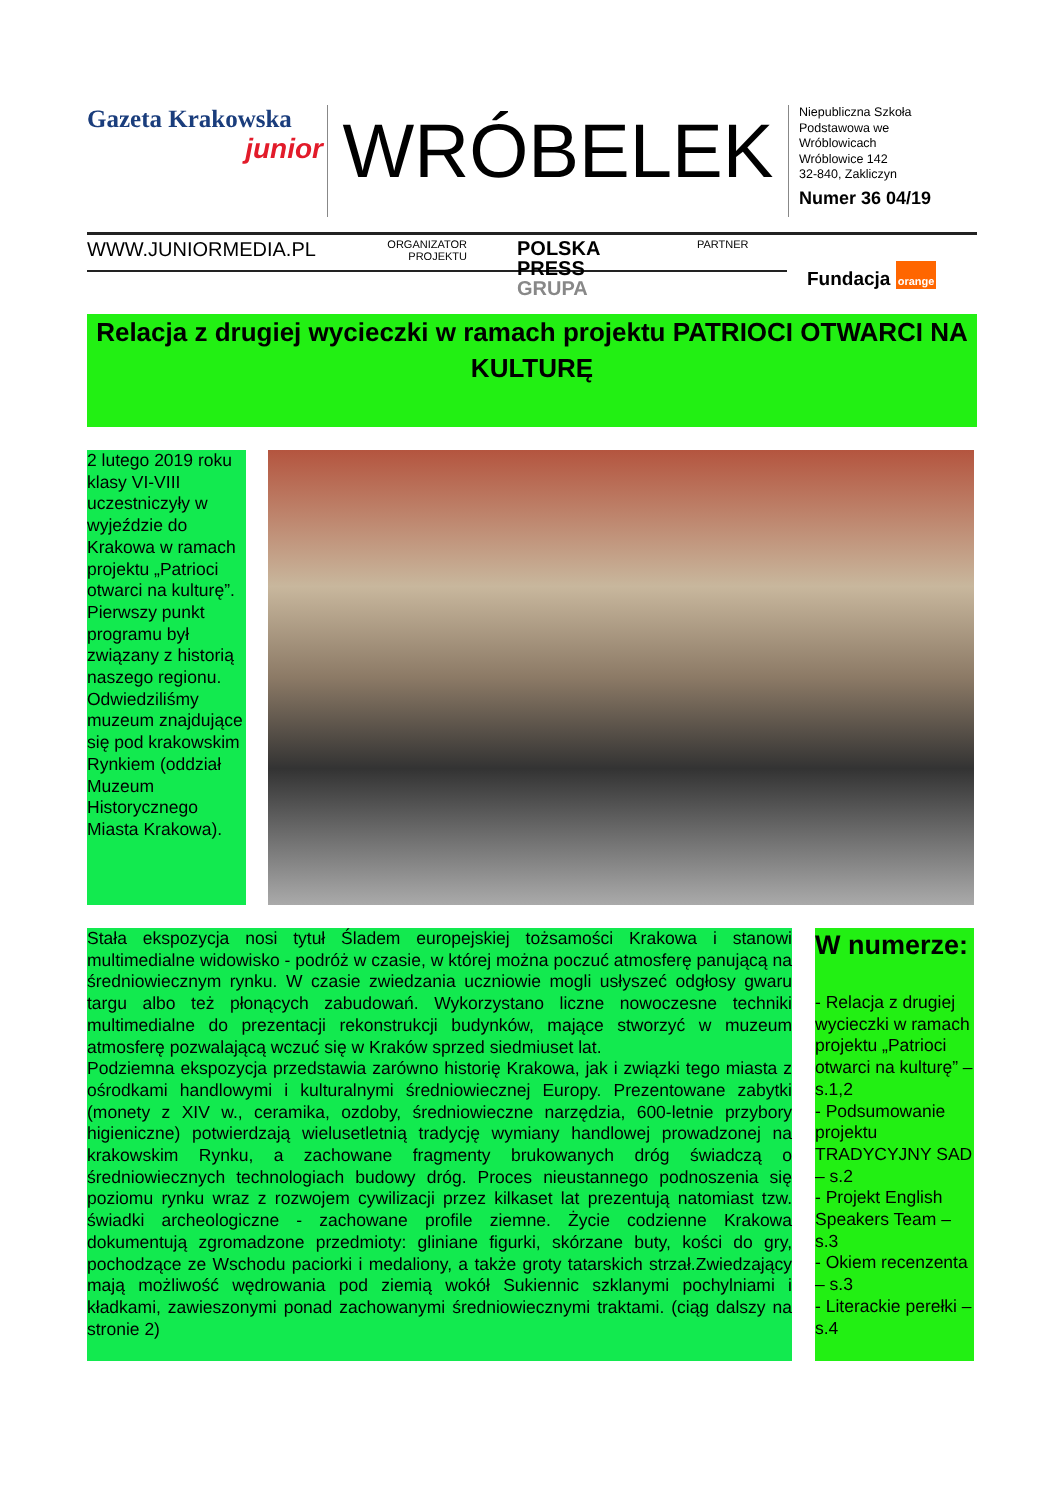Gazeta Krakowska
junior
WRÓBELEK
Niepubliczna Szkoła
Podstawowa we
Wróblowicach
Wróblowice 142
32-840, Zakliczyn
Numer 36 04/19
WWW.JUNIORMEDIA.PL
ORGANIZATOR
PROJEKTU
POLSKA
PRESS
GRUPA
PARTNER
Fundacja orange
Relacja z drugiej wycieczki w ramach projektu PATRIOCI OTWARCI NA KULTURĘ
2 lutego 2019 roku klasy VI-VIII uczestniczyły w wyjeździe do Krakowa w ramach projektu „Patrioci otwarci na kulturę”. Pierwszy punkt programu był związany z historią naszego regionu. Odwiedziliśmy muzeum znajdujące się pod krakowskim Rynkiem (oddział Muzeum Historycznego Miasta Krakowa).
Stała ekspozycja nosi tytuł Śladem europejskiej tożsamości Krakowa i stanowi multimedialne widowisko - podróż w czasie, w której można poczuć atmosferę panującą na średniowiecznym rynku. W czasie zwiedzania uczniowie mogli usłyszeć odgłosy gwaru targu albo też płonących zabudowań. Wykorzystano liczne nowoczesne techniki multimedialne do prezentacji rekonstrukcji budynków, mające stworzyć w muzeum atmosferę pozwalającą wczuć się w Kraków sprzed siedmiuset lat.
Podziemna ekspozycja przedstawia zarówno historię Krakowa, jak i związki tego miasta z ośrodkami handlowymi i kulturalnymi średniowiecznej Europy. Prezentowane zabytki (monety z XIV w., ceramika, ozdoby, średniowieczne narzędzia, 600-letnie przybory higieniczne) potwierdzają wielusetletnią tradycję wymiany handlowej prowadzonej na krakowskim Rynku, a zachowane fragmenty brukowanych dróg świadczą o średniowiecznych technologiach budowy dróg. Proces nieustannego podnoszenia się poziomu rynku wraz z rozwojem cywilizacji przez kilkaset lat prezentują natomiast tzw. świadki archeologiczne - zachowane profile ziemne. Życie codzienne Krakowa dokumentują zgromadzone przedmioty: gliniane figurki, skórzane buty, kości do gry, pochodzące ze Wschodu paciorki i medaliony, a także groty tatarskich strzał.Zwiedzający mają możliwość wędrowania pod ziemią wokół Sukiennic szklanymi pochylniami i kładkami, zawieszonymi ponad zachowanymi średniowiecznymi traktami. (ciąg dalszy na stronie 2)
W numerze:
- Relacja z drugiej wycieczki w ramach projektu „Patrioci otwarci na kulturę” – s.1,2
- Podsumowanie projektu TRADYCYJNY SAD – s.2
- Projekt English Speakers Team – s.3
- Okiem recenzenta – s.3
- Literackie perełki – s.4